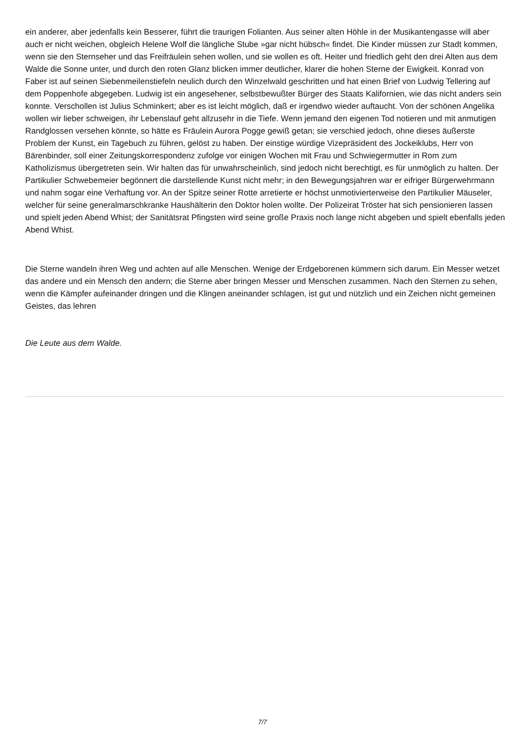ein anderer, aber jedenfalls kein Besserer, führt die traurigen Folianten. Aus seiner alten Höhle in der Musikantengasse will aber auch er nicht weichen, obgleich Helene Wolf die längliche Stube »gar nicht hübsch« findet. Die Kinder müssen zur Stadt kommen, wenn sie den Sternseher und das Freifräulein sehen wollen, und sie wollen es oft. Heiter und friedlich geht den drei Alten aus dem Walde die Sonne unter, und durch den roten Glanz blicken immer deutlicher, klarer die hohen Sterne der Ewigkeit. Konrad von Faber ist auf seinen Siebenmeilenstiefeln neulich durch den Winzelwald geschritten und hat einen Brief von Ludwig Tellering auf dem Poppenhofe abgegeben. Ludwig ist ein angesehener, selbstbewußter Bürger des Staats Kalifornien, wie das nicht anders sein konnte. Verschollen ist Julius Schminkert; aber es ist leicht möglich, daß er irgendwo wieder auftaucht. Von der schönen Angelika wollen wir lieber schweigen, ihr Lebenslauf geht allzusehr in die Tiefe. Wenn jemand den eigenen Tod notieren und mit anmutigen Randglossen versehen könnte, so hätte es Fräulein Aurora Pogge gewiß getan; sie verschied jedoch, ohne dieses äußerste Problem der Kunst, ein Tagebuch zu führen, gelöst zu haben. Der einstige würdige Vizepräsident des Jockeiklubs, Herr von Bärenbinder, soll einer Zeitungskorrespondenz zufolge vor einigen Wochen mit Frau und Schwiegermutter in Rom zum Katholizismus übergetreten sein. Wir halten das für unwahrscheinlich, sind jedoch nicht berechtigt, es für unmöglich zu halten. Der Partikulier Schwebemeier begönnert die darstellende Kunst nicht mehr; in den Bewegungsjahren war er eifriger Bürgerwehrmann und nahm sogar eine Verhaftung vor. An der Spitze seiner Rotte arretierte er höchst unmotivierterweise den Partikulier Mäuseler, welcher für seine generalmarschkranke Haushälterin den Doktor holen wollte. Der Polizeirat Tröster hat sich pensionieren lassen und spielt jeden Abend Whist; der Sanitätsrat Pfingsten wird seine große Praxis noch lange nicht abgeben und spielt ebenfalls jeden Abend Whist.
Die Sterne wandeln ihren Weg und achten auf alle Menschen. Wenige der Erdgeborenen kümmern sich darum. Ein Messer wetzet das andere und ein Mensch den andern; die Sterne aber bringen Messer und Menschen zusammen. Nach den Sternen zu sehen, wenn die Kämpfer aufeinander dringen und die Klingen aneinander schlagen, ist gut und nützlich und ein Zeichen nicht gemeinen Geistes, das lehren
Die Leute aus dem Walde.
7/7